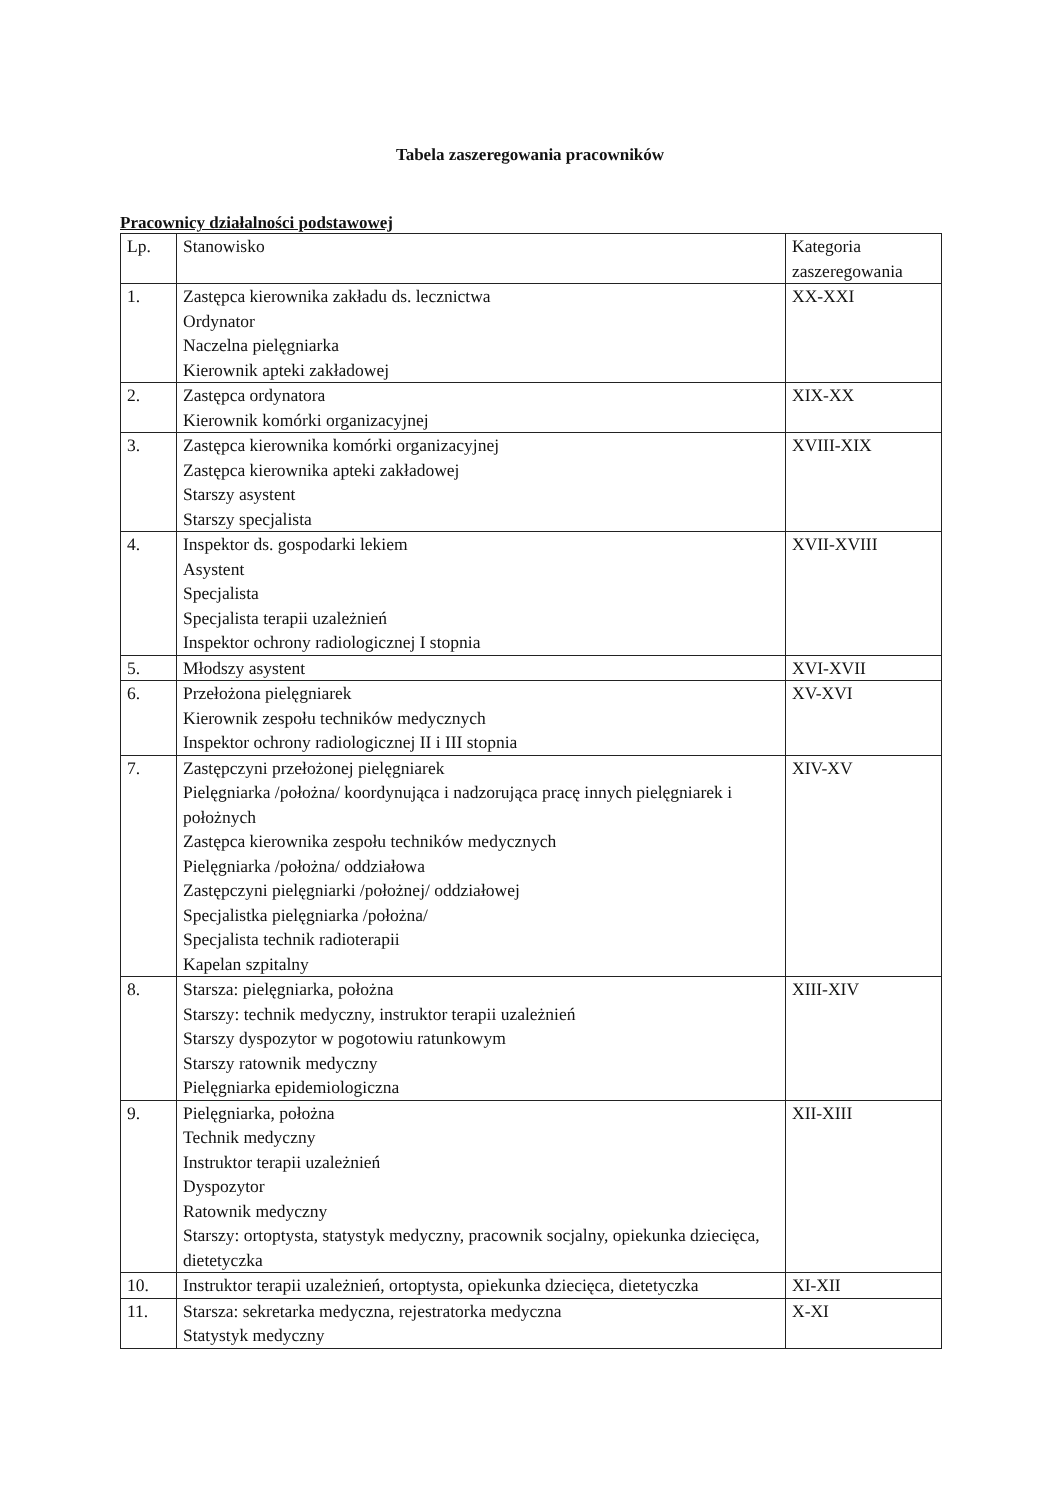Tabela zaszeregowania pracowników
Pracownicy działalności podstawowej
| Lp. | Stanowisko | Kategoria zaszeregowania |
| 1. | Zastępca kierownika zakładu ds. lecznictwa Ordynator Naczelna pielęgniarka Kierownik apteki zakładowej | XX-XXI |
| 2. | Zastępca ordynatora Kierownik komórki organizacyjnej | XIX-XX |
| 3. | Zastępca kierownika komórki organizacyjnej Zastępca kierownika apteki zakładowej Starszy asystent Starszy specjalista | XVIII-XIX |
| 4. | Inspektor ds. gospodarki lekiem Asystent Specjalista Specjalista terapii uzależnień Inspektor ochrony radiologicznej I stopnia | XVII-XVIII |
| 5. | Młodszy asystent | XVI-XVII |
| 6. | Przełożona pielęgniarek Kierownik zespołu techników medycznych Inspektor ochrony radiologicznej II i III stopnia | XV-XVI |
| 7. | Zastępczyni przełożonej pielęgniarek Pielęgniarka /położna/ koordynująca i nadzorująca pracę innych pielęgniarek i położnych Zastępca kierownika zespołu techników medycznych Pielęgniarka /położna/ oddziałowa Zastępczyni pielęgniarki /położnej/ oddziałowej Specjalistka pielęgniarka /położna/ Specjalista technik radioterapii Kapelan szpitalny | XIV-XV |
| 8. | Starsza: pielęgniarka, położna Starszy: technik medyczny, instruktor terapii uzależnień Starszy dyspozytor w pogotowiu ratunkowym Starszy ratownik medyczny Pielęgniarka epidemiologiczna | XIII-XIV |
| 9. | Pielęgniarka, położna Technik medyczny Instruktor terapii uzależnień Dyspozytor Ratownik medyczny Starszy: ortoptysta, statystyk medyczny, pracownik socjalny, opiekunka dziecięca, dietetyczka | XII-XIII |
| 10. | Instruktor terapii uzależnień, ortoptysta, opiekunka dziecięca, dietetyczka | XI-XII |
| 11. | Starsza: sekretarka medyczna, rejestratorka medyczna Statystyk medyczny | X-XI |